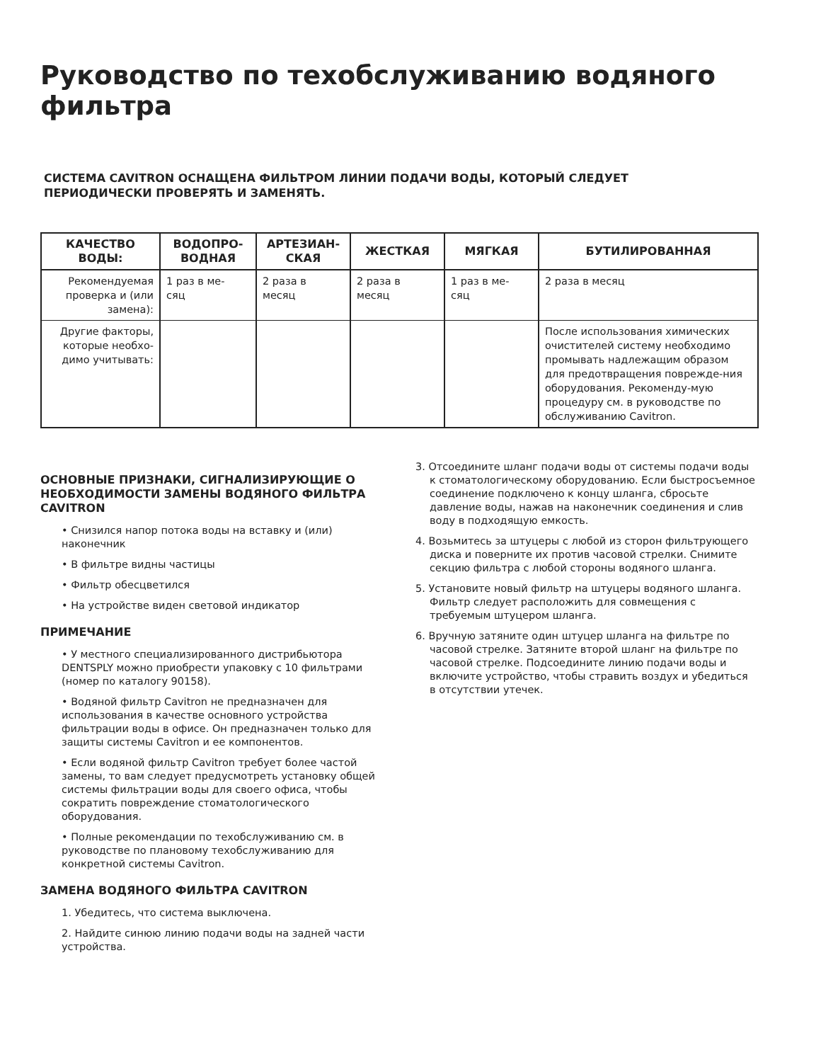Руководство по техобслуживанию водяного фильтра
СИСТЕМА CAVITRON ОСНАЩЕНА ФИЛЬТРОМ ЛИНИИ ПОДАЧИ ВОДЫ, КОТОРЫЙ СЛЕДУЕТ
ПЕРИОДИЧЕСКИ ПРОВЕРЯТЬ И ЗАМЕНЯТЬ.
| КАЧЕСТВО ВОДЫ: | ВОДОПРО- ВОДНАЯ | АРТЕЗИАН- СКАЯ | ЖЕСТКАЯ | МЯГКАЯ | БУТИЛИРОВАННАЯ |
| --- | --- | --- | --- | --- | --- |
| Рекомендуемая проверка и (или замена): | 1 раз в ме- сяц | 2 раза в месяц | 2 раза в месяц | 1 раз в ме- сяц | 2 раза в месяц |
| Другие факторы, которые необхо-димо учитывать: | | | | | После использования химических очистителей систему необходимо промывать надлежащим образом для предотвращения поврежде-ния оборудования. Рекоменду-мую процедуру см. в руководстве по обслуживанию Cavitron. |
ОСНОВНЫЕ ПРИЗНАКИ, СИГНАЛИЗИРУЮЩИЕ О НЕОБХОДИМОСТИ ЗАМЕНЫ ВОДЯНОГО ФИЛЬТРА CAVITRON
• Снизился напор потока воды на вставку и (или) наконечник
• В фильтре видны частицы
• Фильтр обесцветился
• На устройстве виден световой индикатор
ПРИМЕЧАНИЕ
• У местного специализированного дистрибьютора DENTSPLY можно приобрести упаковку с 10 фильтрами (номер по каталогу 90158).
• Водяной фильтр Cavitron не предназначен для использования в качестве основного устройства фильтрации воды в офисе. Он предназначен только для защиты системы Cavitron и ее компонентов.
• Если водяной фильтр Cavitron требует более частой замены, то вам следует предусмотреть установку общей системы фильтрации воды для своего офиса, чтобы сократить повреждение стоматологического оборудования.
• Полные рекомендации по техобслуживанию см. в руководстве по плановому техобслуживанию для конкретной системы Cavitron.
ЗАМЕНА ВОДЯНОГО ФИЛЬТРА CAVITRON
1. Убедитесь, что система выключена.
2. Найдите синюю линию подачи воды на задней части устройства.
3. Отсоедините шланг подачи воды от системы подачи воды к стоматологическому оборудованию. Если быстросъемное соединение подключено к концу шланга, сбросьте давление воды, нажав на наконечник соединения и слив воду в подходящую емкость.
4. Возьмитесь за штуцеры с любой из сторон фильтрующего диска и поверните их против часовой стрелки. Снимите секцию фильтра с любой стороны водяного шланга.
5. Установите новый фильтр на штуцеры водяного шланга. Фильтр следует расположить для совмещения с требуемым штуцером шланга.
6. Вручную затяните один штуцер шланга на фильтре по часовой стрелке. Затяните второй шланг на фильтре по часовой стрелке. Подсоедините линию подачи воды и включите устройство, чтобы стравить воздух и убедиться в отсутствии утечек.